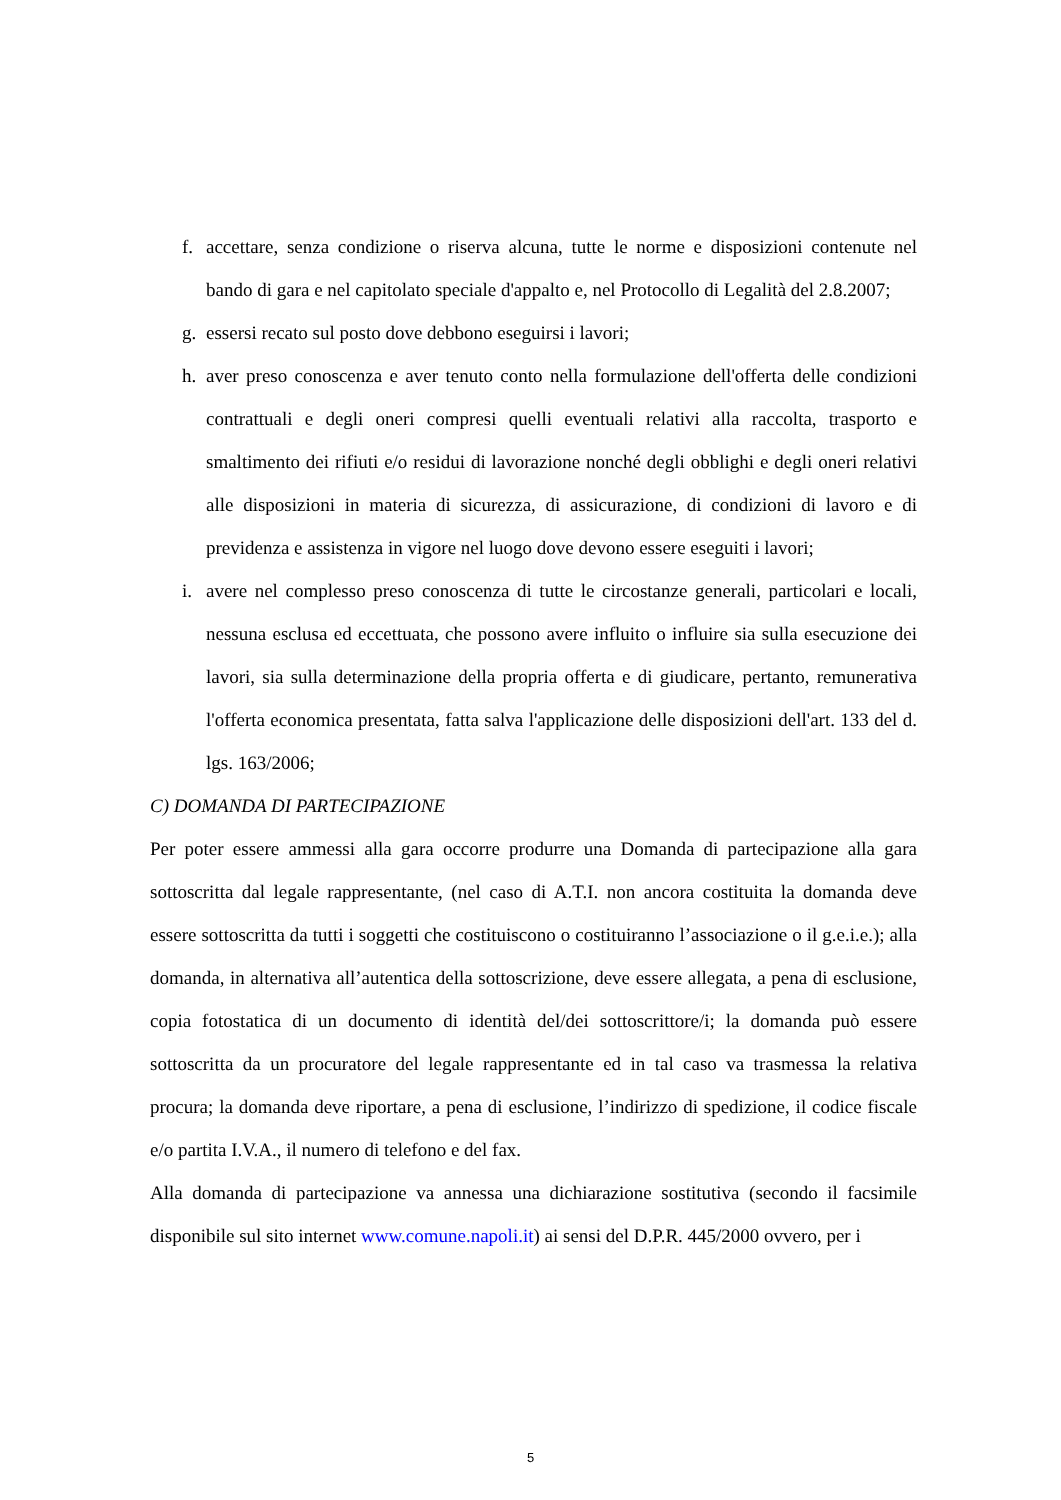f. accettare, senza condizione o riserva alcuna, tutte le norme e disposizioni contenute nel bando di gara e nel capitolato speciale d'appalto e, nel Protocollo di Legalità del 2.8.2007;
g. essersi recato sul posto dove debbono eseguirsi i lavori;
h. aver preso conoscenza e aver tenuto conto nella formulazione dell'offerta delle condizioni contrattuali e degli oneri compresi quelli eventuali relativi alla raccolta, trasporto e smaltimento dei rifiuti e/o residui di lavorazione nonché degli obblighi e degli oneri relativi alle disposizioni in materia di sicurezza, di assicurazione, di condizioni di lavoro e di previdenza e assistenza in vigore nel luogo dove devono essere eseguiti i lavori;
i. avere nel complesso preso conoscenza di tutte le circostanze generali, particolari e locali, nessuna esclusa ed eccettuata, che possono avere influito o influire sia sulla esecuzione dei lavori, sia sulla determinazione della propria offerta e di giudicare, pertanto, remunerativa l'offerta economica presentata, fatta salva l'applicazione delle disposizioni dell'art. 133 del d. lgs. 163/2006;
C) DOMANDA DI PARTECIPAZIONE
Per poter essere ammessi alla gara occorre produrre una Domanda di partecipazione alla gara sottoscritta dal legale rappresentante, (nel caso di A.T.I. non ancora costituita la domanda deve essere sottoscritta da tutti i soggetti che costituiscono o costituiranno l’associazione o il g.e.i.e.); alla domanda, in alternativa all’autentica della sottoscrizione, deve essere allegata, a pena di esclusione, copia fotostatica di un documento di identità del/dei sottoscrittore/i; la domanda può essere sottoscritta da un procuratore del legale rappresentante ed in tal caso va trasmessa la relativa procura; la domanda deve riportare, a pena di esclusione, l’indirizzo di spedizione, il codice fiscale e/o partita I.V.A., il numero di telefono e del fax.
Alla domanda di partecipazione va annessa una dichiarazione sostitutiva (secondo il facsimile disponibile sul sito internet www.comune.napoli.it) ai sensi del D.P.R. 445/2000 ovvero, per i
5